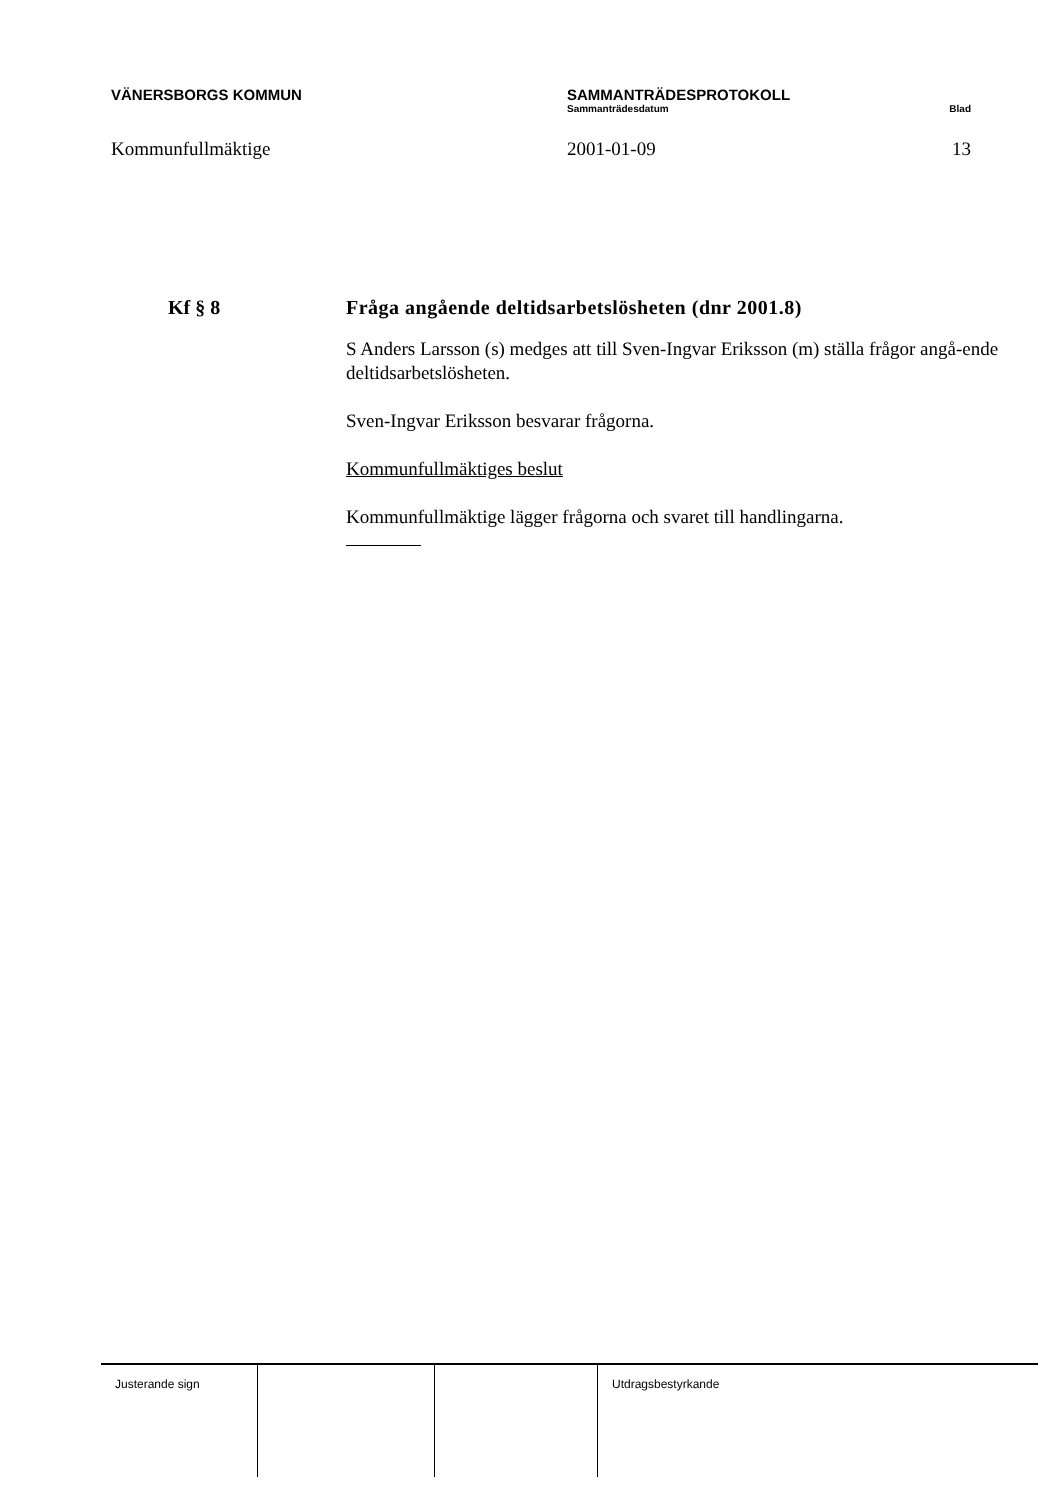VÄNERSBORGS KOMMUN SAMMANTRÄDESPROTOKOLL
Sammanträdesdatum Blad
Kommunfullmäktige 2001-01-09 13
Kf § 8 Fråga angående deltidsarbetslösheten (dnr 2001.8)
S Anders Larsson (s) medges att till Sven-Ingvar Eriksson (m) ställa frågor angå-ende deltidsarbetslösheten.
Sven-Ingvar Eriksson besvarar frågorna.
Kommunfullmäktiges beslut
Kommunfullmäktige lägger frågorna och svaret till handlingarna.
| Justerande sign | | | Utdragsbestyrkande |